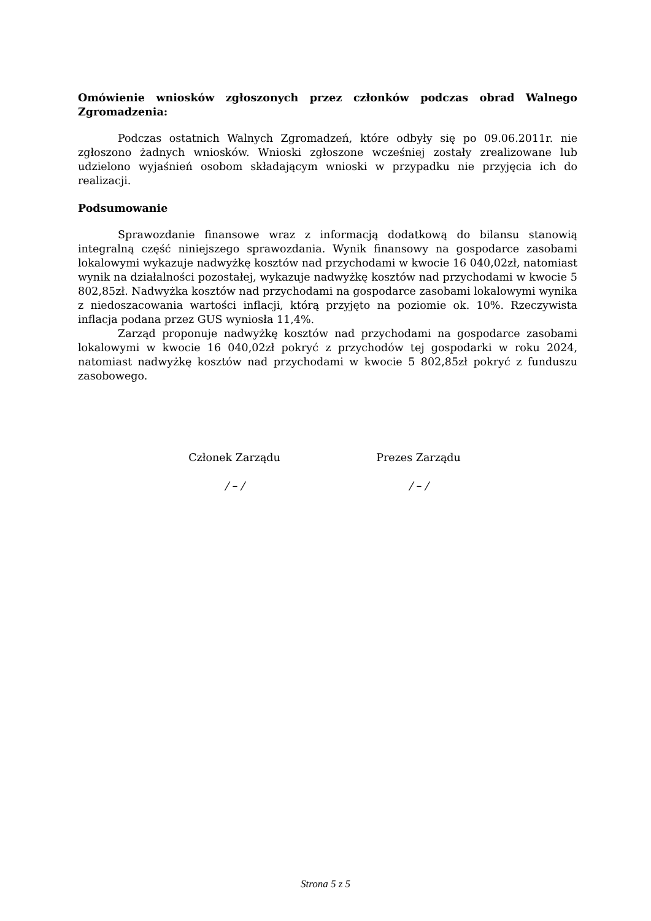Omówienie wniosków zgłoszonych przez członków podczas obrad Walnego Zgromadzenia:
Podczas ostatnich Walnych Zgromadzeń, które odbyły się po 09.06.2011r. nie zgłoszono żadnych wniosków. Wnioski zgłoszone wcześniej zostały zrealizowane lub udzielono wyjaśnień osobom składającym wnioski w przypadku nie przyjęcia ich do realizacji.
Podsumowanie
Sprawozdanie finansowe wraz z informacją dodatkową do bilansu stanowią integralną część niniejszego sprawozdania. Wynik finansowy na gospodarce zasobami lokalowymi wykazuje nadwyżkę kosztów nad przychodami w kwocie 16 040,02zł, natomiast wynik na działalności pozostałej, wykazuje nadwyżkę kosztów nad przychodami w kwocie 5 802,85zł. Nadwyżka kosztów nad przychodami na gospodarce zasobami lokalowymi wynika z niedoszacowania wartości inflacji, którą przyjęto na poziomie ok. 10%. Rzeczywista inflacja podana przez GUS wyniosła 11,4%.
Zarząd proponuje nadwyżkę kosztów nad przychodami na gospodarce zasobami lokalowymi w kwocie 16 040,02zł pokryć z przychodów tej gospodarki w roku 2024, natomiast nadwyżkę kosztów nad przychodami w kwocie 5 802,85zł pokryć z funduszu zasobowego.
Członek Zarządu
/ – /
Prezes Zarządu
/ – /
Strona 5 z 5